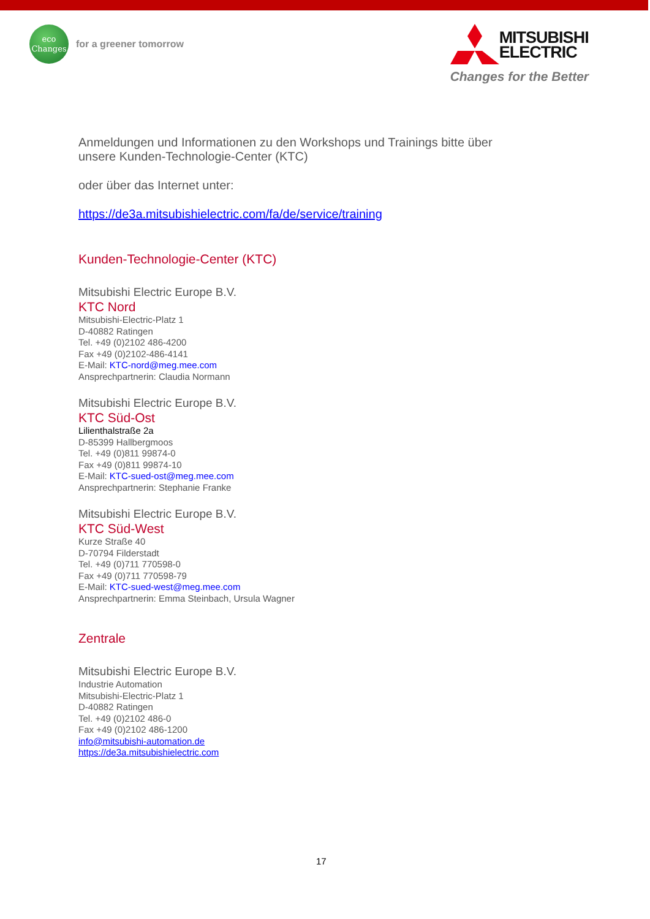eco
Changes
for a greener tomorrow
MITSUBISHI
ELECTRIC
Changes for the Better
Anmeldungen und Informationen zu den Workshops und Trainings bitte über
unsere Kunden-Technologie-Center (KTC)
oder über das Internet unter:
https://de3a.mitsubishielectric.com/fa/de/service/training
Kunden-Technologie-Center (KTC)
Mitsubishi Electric Europe B.V.
KTC Nord
Mitsubishi-Electric-Platz 1
D-40882 Ratingen
Tel. +49 (0)2102 486-4200
Fax +49 (0)2102-486-4141
E-Mail: KTC-nord@meg.mee.com
Ansprechpartnerin: Claudia Normann
Mitsubishi Electric Europe B.V.
KTC Süd-Ost
Lilienthalstraße 2a
D-85399 Hallbergmoos
Tel. +49 (0)811 99874-0
Fax +49 (0)811 99874-10
E-Mail: KTC-sued-ost@meg.mee.com
Ansprechpartnerin: Stephanie Franke
Mitsubishi Electric Europe B.V.
KTC Süd-West
Kurze Straße 40
D-70794 Filderstadt
Tel. +49 (0)711 770598-0
Fax +49 (0)711 770598-79
E-Mail: KTC-sued-west@meg.mee.com
Ansprechpartnerin: Emma Steinbach, Ursula Wagner
Zentrale
Mitsubishi Electric Europe B.V.
Industrie Automation
Mitsubishi-Electric-Platz 1
D-40882 Ratingen
Tel. +49 (0)2102 486-0
Fax +49 (0)2102 486-1200
info@mitsubishi-automation.de
https://de3a.mitsubishielectric.com
17